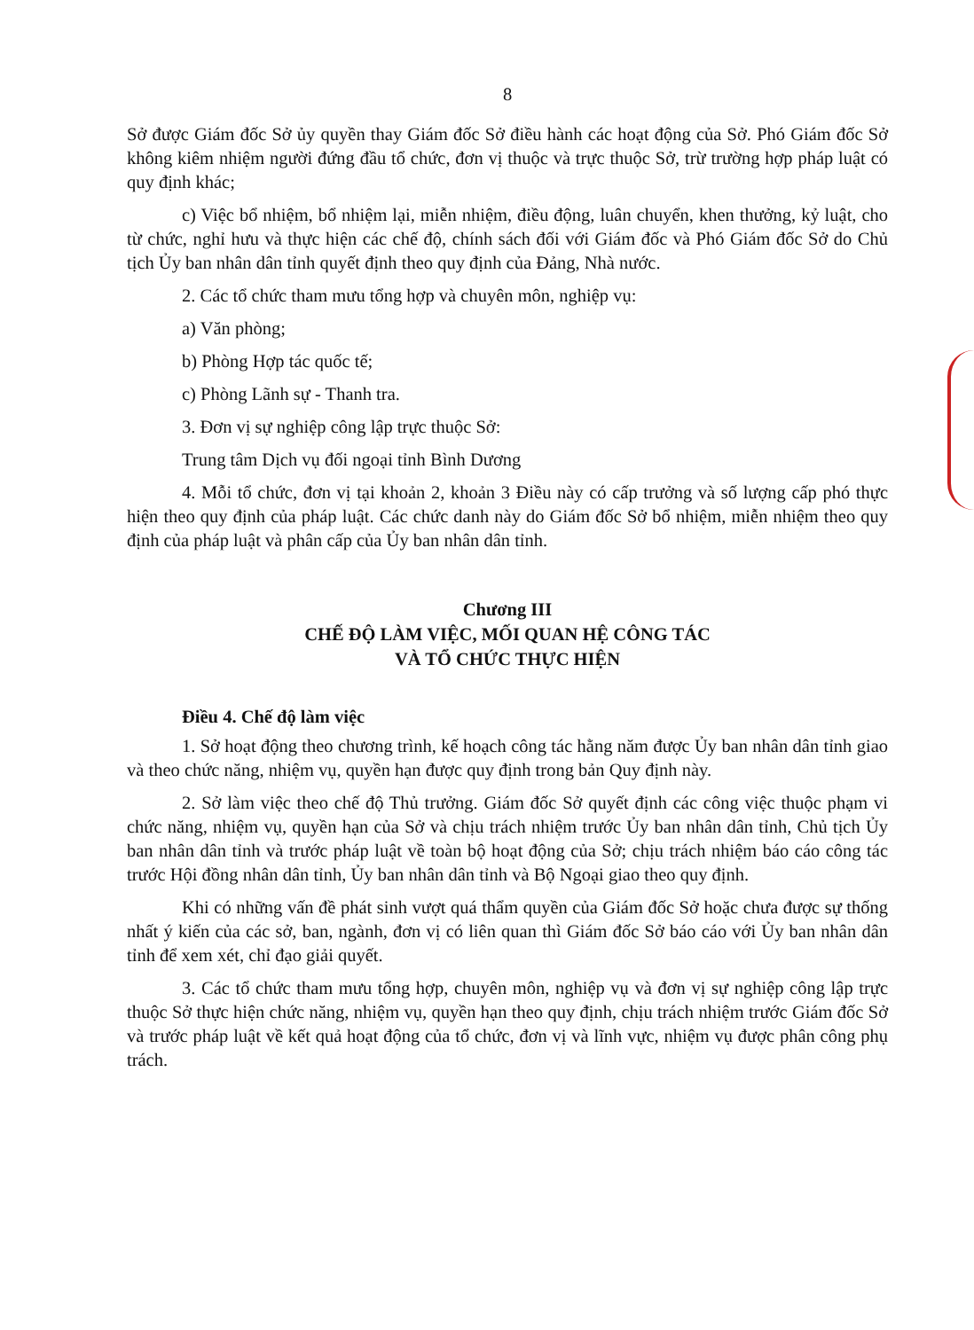8
Sở được Giám đốc Sở ủy quyền thay Giám đốc Sở điều hành các hoạt động của Sở. Phó Giám đốc Sở không kiêm nhiệm người đứng đầu tổ chức, đơn vị thuộc và trực thuộc Sở, trừ trường hợp pháp luật có quy định khác;
c) Việc bổ nhiệm, bổ nhiệm lại, miễn nhiệm, điều động, luân chuyển, khen thưởng, kỷ luật, cho từ chức, nghỉ hưu và thực hiện các chế độ, chính sách đối với Giám đốc và Phó Giám đốc Sở do Chủ tịch Ủy ban nhân dân tỉnh quyết định theo quy định của Đảng, Nhà nước.
2. Các tổ chức tham mưu tổng hợp và chuyên môn, nghiệp vụ:
a) Văn phòng;
b) Phòng Hợp tác quốc tế;
c) Phòng Lãnh sự - Thanh tra.
3. Đơn vị sự nghiệp công lập trực thuộc Sở:
Trung tâm Dịch vụ đối ngoại tỉnh Bình Dương
4. Mỗi tổ chức, đơn vị tại khoản 2, khoản 3 Điều này có cấp trưởng và số lượng cấp phó thực hiện theo quy định của pháp luật. Các chức danh này do Giám đốc Sở bổ nhiệm, miễn nhiệm theo quy định của pháp luật và phân cấp của Ủy ban nhân dân tỉnh.
Chương III
CHẾ ĐỘ LÀM VIỆC, MỐI QUAN HỆ CÔNG TÁC
VÀ TỔ CHỨC THỰC HIỆN
Điều 4. Chế độ làm việc
1. Sở hoạt động theo chương trình, kế hoạch công tác hằng năm được Ủy ban nhân dân tỉnh giao và theo chức năng, nhiệm vụ, quyền hạn được quy định trong bản Quy định này.
2. Sở làm việc theo chế độ Thủ trưởng. Giám đốc Sở quyết định các công việc thuộc phạm vi chức năng, nhiệm vụ, quyền hạn của Sở và chịu trách nhiệm trước Ủy ban nhân dân tỉnh, Chủ tịch Ủy ban nhân dân tỉnh và trước pháp luật về toàn bộ hoạt động của Sở; chịu trách nhiệm báo cáo công tác trước Hội đồng nhân dân tỉnh, Ủy ban nhân dân tỉnh và Bộ Ngoại giao theo quy định.
Khi có những vấn đề phát sinh vượt quá thẩm quyền của Giám đốc Sở hoặc chưa được sự thống nhất ý kiến của các sở, ban, ngành, đơn vị có liên quan thì Giám đốc Sở báo cáo với Ủy ban nhân dân tỉnh để xem xét, chỉ đạo giải quyết.
3. Các tổ chức tham mưu tổng hợp, chuyên môn, nghiệp vụ và đơn vị sự nghiệp công lập trực thuộc Sở thực hiện chức năng, nhiệm vụ, quyền hạn theo quy định, chịu trách nhiệm trước Giám đốc Sở và trước pháp luật về kết quả hoạt động của tổ chức, đơn vị và lĩnh vực, nhiệm vụ được phân công phụ trách.